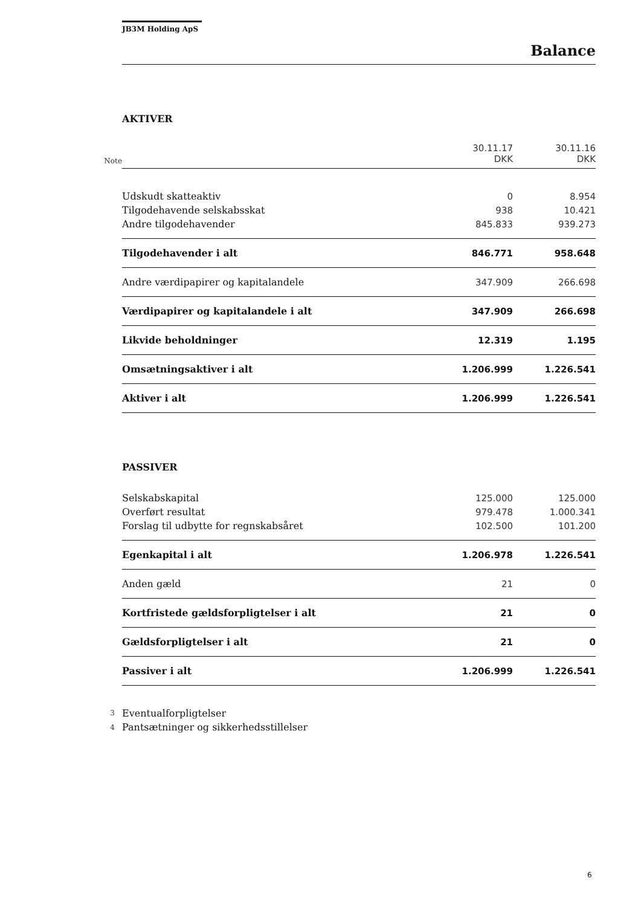JB3M Holding ApS
Balance
AKTIVER
| | | 30.11.17 | 30.11.16 |
| Note | | DKK | DKK |
| | Udskudt skatteaktiv | 0 | 8.954 |
| | Tilgodehavende selskabsskat | 938 | 10.421 |
| | Andre tilgodehavender | 845.833 | 939.273 |
| | Tilgodehavender i alt | 846.771 | 958.648 |
| | Andre værdipapirer og kapitalandele | 347.909 | 266.698 |
| | Værdipapirer og kapitalandele i alt | 347.909 | 266.698 |
| | Likvide beholdninger | 12.319 | 1.195 |
| | Omsætningsaktiver i alt | 1.206.999 | 1.226.541 |
| | Aktiver i alt | 1.206.999 | 1.226.541 |
PASSIVER
| | Selskabskapital | 125.000 | 125.000 |
| | Overført resultat | 979.478 | 1.000.341 |
| | Forslag til udbytte for regnskabsåret | 102.500 | 101.200 |
| | Egenkapital i alt | 1.206.978 | 1.226.541 |
| | Anden gæld | 21 | 0 |
| | Kortfristede gældsforpligtelser i alt | 21 | 0 |
| | Gældsforpligtelser i alt | 21 | 0 |
| | Passiver i alt | 1.206.999 | 1.226.541 |
| 3 | Eventualforpligtelser | | |
| 4 | Pantsætninger og sikkerhedsstillelser | | |
6